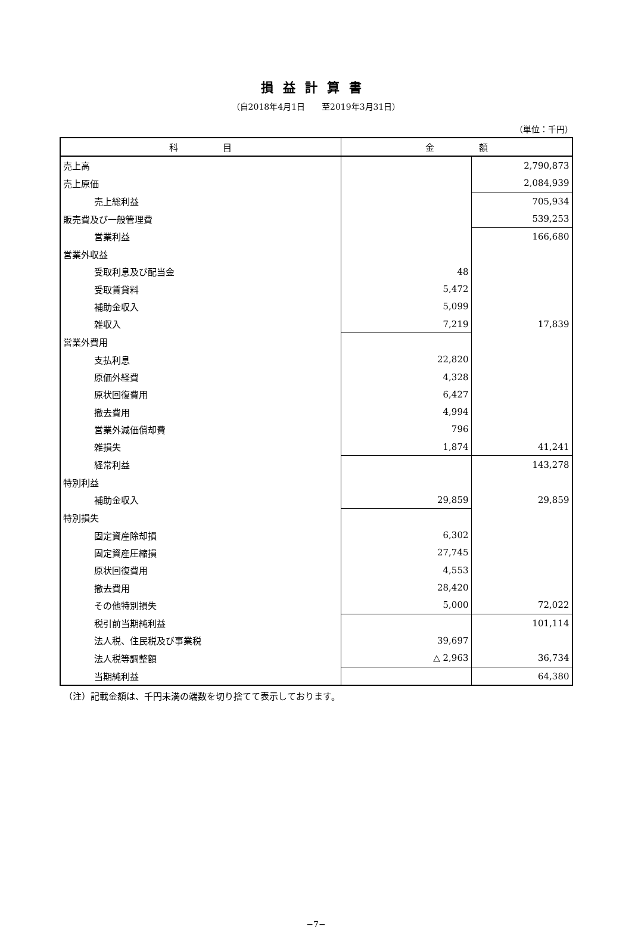損益計算書
（自2018年4月1日　　至2019年3月31日）
（単位：千円）
| 科 目 | 金 額 | |
| --- | --- | --- |
| 売上高 | | 2,790,873 |
| 売上原価 | | 2,084,939 |
| 売上総利益 | | 705,934 |
| 販売費及び一般管理費 | | 539,253 |
| 営業利益 | | 166,680 |
| 営業外収益 | | |
| 受取利息及び配当金 | 48 | |
| 受取賃貸料 | 5,472 | |
| 補助金収入 | 5,099 | |
| 雑収入 | 7,219 | 17,839 |
| 営業外費用 | | |
| 支払利息 | 22,820 | |
| 原価外経費 | 4,328 | |
| 原状回復費用 | 6,427 | |
| 撤去費用 | 4,994 | |
| 営業外減価償却費 | 796 | |
| 雑損失 | 1,874 | 41,241 |
| 経常利益 | | 143,278 |
| 特別利益 | | |
| 補助金収入 | 29,859 | 29,859 |
| 特別損失 | | |
| 固定資産除却損 | 6,302 | |
| 固定資産圧縮損 | 27,745 | |
| 原状回復費用 | 4,553 | |
| 撤去費用 | 28,420 | |
| その他特別損失 | 5,000 | 72,022 |
| 税引前当期純利益 | | 101,114 |
| 法人税、住民税及び事業税 | 39,697 | |
| 法人税等調整額 | △ 2,963 | 36,734 |
| 当期純利益 | | 64,380 |
（注）記載金額は、千円未満の端数を切り捨てて表示しております。
−7−